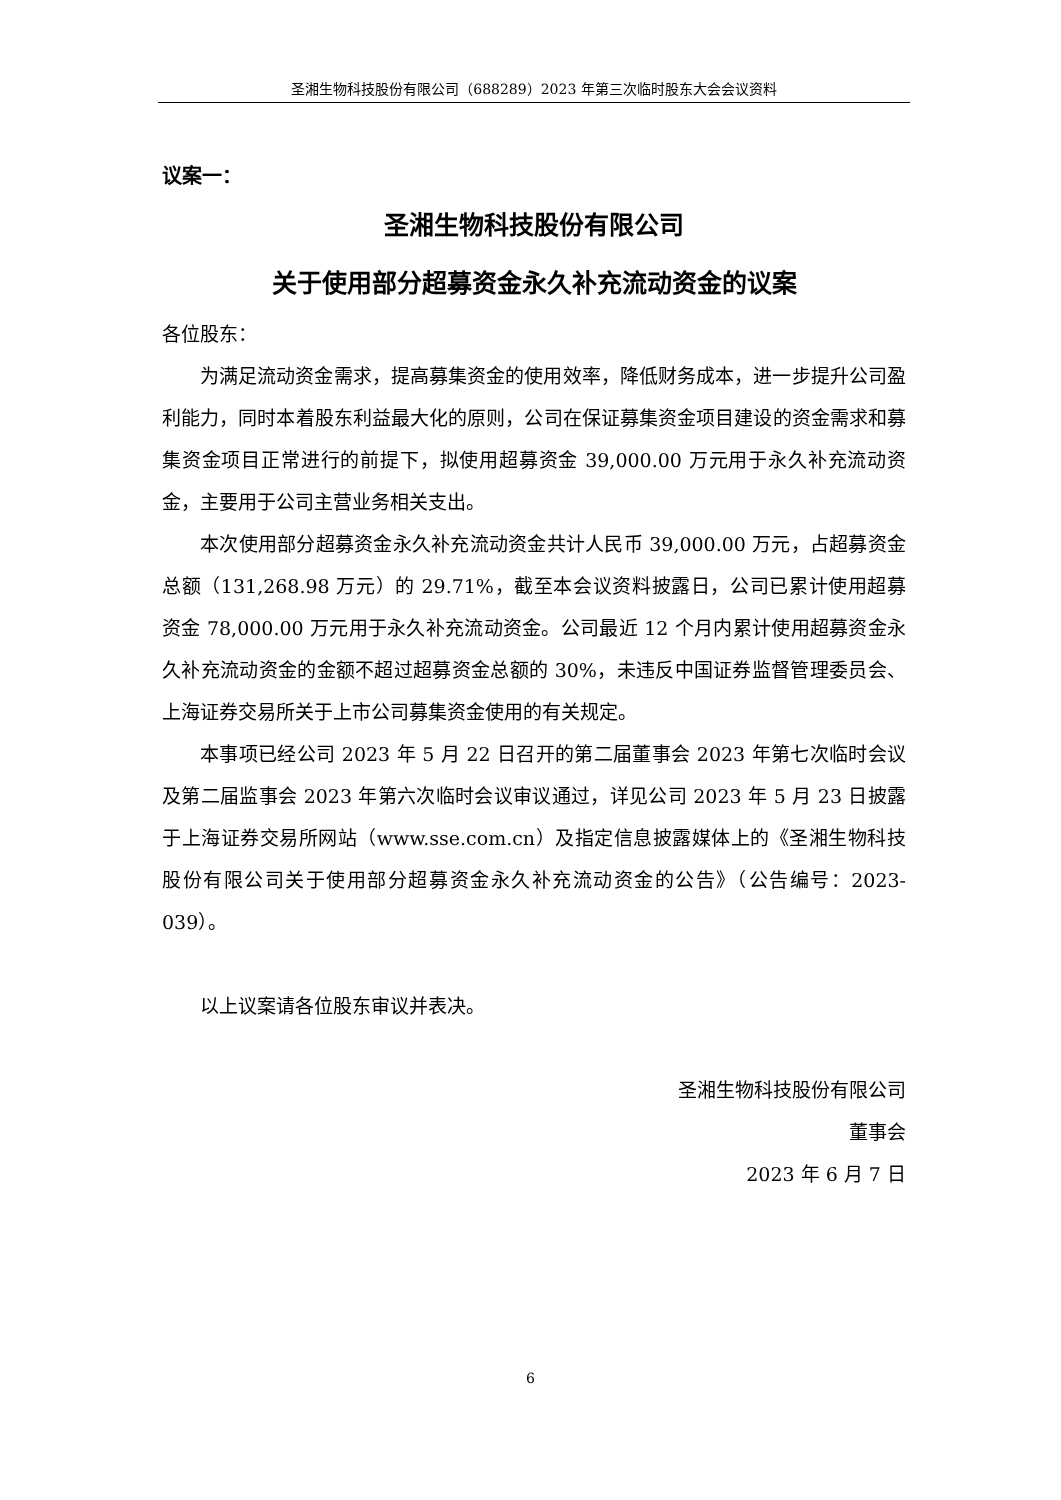圣湘生物科技股份有限公司（688289）2023 年第三次临时股东大会会议资料
议案一：
圣湘生物科技股份有限公司
关于使用部分超募资金永久补充流动资金的议案
各位股东：
为满足流动资金需求，提高募集资金的使用效率，降低财务成本，进一步提升公司盈利能力，同时本着股东利益最大化的原则，公司在保证募集资金项目建设的资金需求和募集资金项目正常进行的前提下，拟使用超募资金 39,000.00 万元用于永久补充流动资金，主要用于公司主营业务相关支出。
本次使用部分超募资金永久补充流动资金共计人民币 39,000.00 万元，占超募资金总额（131,268.98 万元）的 29.71%，截至本会议资料披露日，公司已累计使用超募资金 78,000.00 万元用于永久补充流动资金。公司最近 12 个月内累计使用超募资金永久补充流动资金的金额不超过超募资金总额的 30%，未违反中国证券监督管理委员会、上海证券交易所关于上市公司募集资金使用的有关规定。
本事项已经公司 2023 年 5 月 22 日召开的第二届董事会 2023 年第七次临时会议及第二届监事会 2023 年第六次临时会议审议通过，详见公司 2023 年 5 月 23 日披露于上海证券交易所网站（www.sse.com.cn）及指定信息披露媒体上的《圣湘生物科技股份有限公司关于使用部分超募资金永久补充流动资金的公告》（公告编号：2023-039）。
以上议案请各位股东审议并表决。
圣湘生物科技股份有限公司
董事会
2023 年 6 月 7 日
6